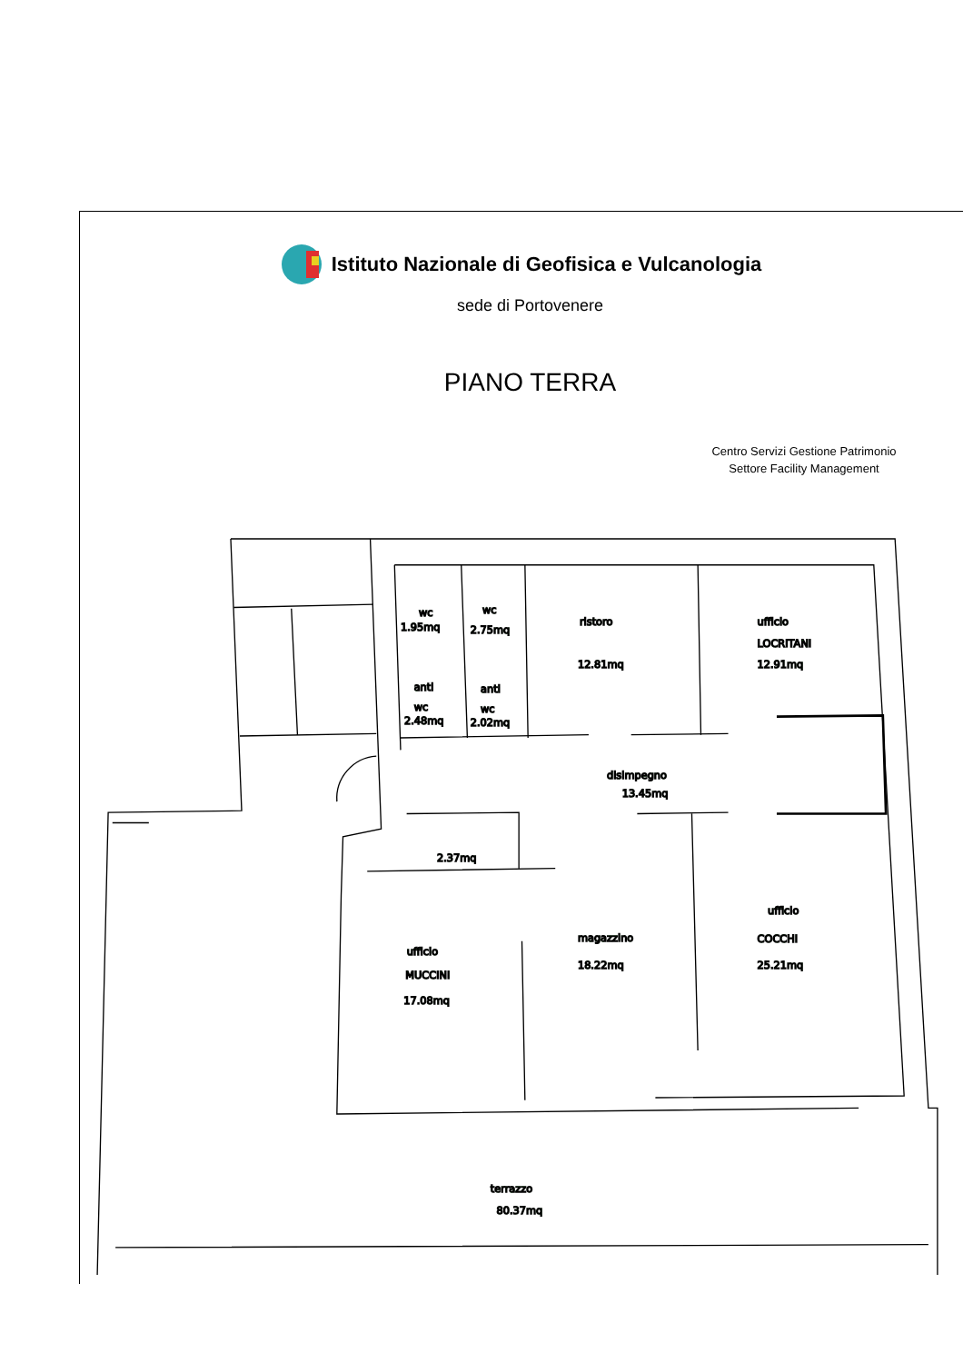Istituto Nazionale di Geofisica e Vulcanologia
sede di Portovenere
PIANO TERRA
Centro Servizi Gestione Patrimonio
Settore Facility Management
wc
1.95mq
wc
2.75mq
ristoro
12.81mq
ufficio
LOCRITANI
12.91mq
anti
wc
2.48mq
anti
wc
2.02mq
disimpegno
13.45mq
2.37mq
ufficio
COCCHI
25.21mq
magazzino
18.22mq
ufficio
MUCCINI
17.08mq
terrazzo
80.37mq